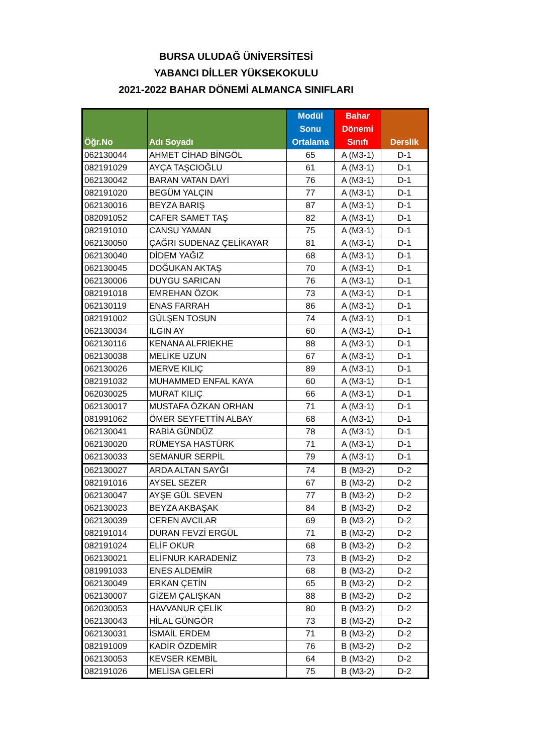BURSA ULUDAĞ ÜNİVERSİTESİ
YABANCI DİLLER YÜKSEKOKULU
2021-2022 BAHAR DÖNEMİ ALMANCA SINIFLARI
| Öğr.No | Adı Soyadı | Modül Sonu Ortalama | Bahar Dönemi Sınıfı | Derslik |
| --- | --- | --- | --- | --- |
| 062130044 | AHMET CİHAD BİNGÖL | 65 | A (M3-1) | D-1 |
| 082191029 | AYÇA TAŞCIOĞLU | 61 | A (M3-1) | D-1 |
| 062130042 | BARAN VATAN DAYİ | 76 | A (M3-1) | D-1 |
| 082191020 | BEGÜM YALÇIN | 77 | A (M3-1) | D-1 |
| 062130016 | BEYZA BARIŞ | 87 | A (M3-1) | D-1 |
| 082091052 | CAFER SAMET TAŞ | 82 | A (M3-1) | D-1 |
| 082191010 | CANSU YAMAN | 75 | A (M3-1) | D-1 |
| 062130050 | ÇAĞRI SUDENAZ ÇELİKAYAR | 81 | A (M3-1) | D-1 |
| 062130040 | DİDEM YAĞIZ | 68 | A (M3-1) | D-1 |
| 062130045 | DOĞUKAN AKTAŞ | 70 | A (M3-1) | D-1 |
| 062130006 | DUYGU SARICAN | 76 | A (M3-1) | D-1 |
| 082191018 | EMREHAN ÖZOK | 73 | A (M3-1) | D-1 |
| 062130119 | ENAS FARRAH | 86 | A (M3-1) | D-1 |
| 082191002 | GÜLŞEN TOSUN | 74 | A (M3-1) | D-1 |
| 062130034 | ILGIN AY | 60 | A (M3-1) | D-1 |
| 062130116 | KENANA ALFRIEKHE | 88 | A (M3-1) | D-1 |
| 062130038 | MELİKE UZUN | 67 | A (M3-1) | D-1 |
| 062130026 | MERVE KILIÇ | 89 | A (M3-1) | D-1 |
| 082191032 | MUHAMMED ENFAL KAYA | 60 | A (M3-1) | D-1 |
| 062030025 | MURAT KILIÇ | 66 | A (M3-1) | D-1 |
| 062130017 | MUSTAFA ÖZKAN ORHAN | 71 | A (M3-1) | D-1 |
| 081991062 | ÖMER SEYFETTİN ALBAY | 68 | A (M3-1) | D-1 |
| 062130041 | RABİA GÜNDÜZ | 78 | A (M3-1) | D-1 |
| 062130020 | RÜMEYSA HASTÜRK | 71 | A (M3-1) | D-1 |
| 062130033 | SEMANUR SERPİL | 79 | A (M3-1) | D-1 |
| 062130027 | ARDA ALTAN SAYĞI | 74 | B (M3-2) | D-2 |
| 082191016 | AYSEL SEZER | 67 | B (M3-2) | D-2 |
| 062130047 | AYŞE GÜL SEVEN | 77 | B (M3-2) | D-2 |
| 062130023 | BEYZA AKBAŞAK | 84 | B (M3-2) | D-2 |
| 062130039 | CEREN AVCILAR | 69 | B (M3-2) | D-2 |
| 082191014 | DURAN FEVZİ ERGÜL | 71 | B (M3-2) | D-2 |
| 082191024 | ELİF OKUR | 68 | B (M3-2) | D-2 |
| 062130021 | ELİFNUR KARADENİZ | 73 | B (M3-2) | D-2 |
| 081991033 | ENES ALDEMİR | 68 | B (M3-2) | D-2 |
| 062130049 | ERKAN ÇETİN | 65 | B (M3-2) | D-2 |
| 062130007 | GİZEM ÇALIŞKAN | 88 | B (M3-2) | D-2 |
| 062030053 | HAVVANUR ÇELİK | 80 | B (M3-2) | D-2 |
| 062130043 | HİLAL GÜNGÖR | 73 | B (M3-2) | D-2 |
| 062130031 | İSMAİL ERDEM | 71 | B (M3-2) | D-2 |
| 082191009 | KADİR ÖZDEMİR | 76 | B (M3-2) | D-2 |
| 062130053 | KEVSER KEMBİL | 64 | B (M3-2) | D-2 |
| 082191026 | MELİSA GELERİ | 75 | B (M3-2) | D-2 |